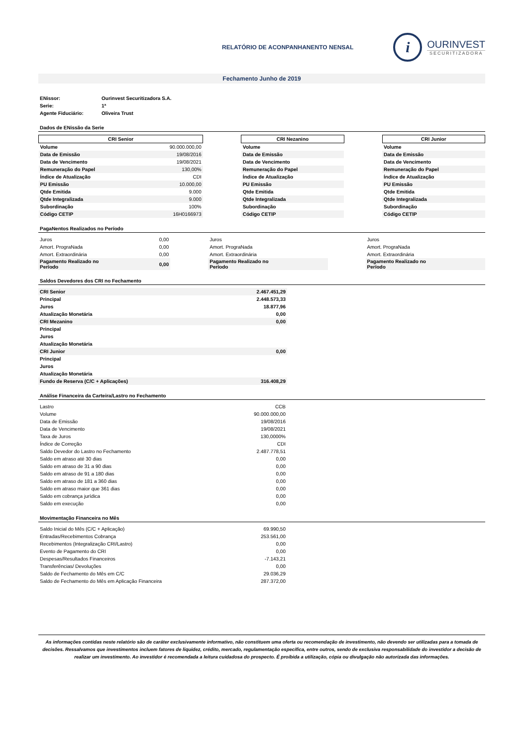RELATÓRIO DE ACONPANHANENTO NENSAL
i
OURINVEST
SECURITIZADORA
Fechamento Junho de 2019
| ENissor: | Ourinvest Securitizadora S.A. |
| Serie: | 1ª |
| Agente Fiduciário: | Oliveira Trust |
Dados de ENissão da Serie
| CRI Senior | | | CRI Nezanino | | CRI Junior |
| Volume | 90.000.000,00 | | Volume | | Volume |
| Data de Emissão | 19/08/2016 | | Data de Emissão | | Data de Emissão |
| Data de Vencimento | 19/08/2021 | | Data de Vencimento | | Data de Vencimento |
| Remuneração do Papel | 130,00% | | Remuneração do Papel | | Remuneração do Papel |
| Índice de Atualização | CDI | | Índice de Atualização | | Índice de Atualização |
| PU Emissão | 10.000,00 | | PU Emissão | | PU Emissão |
| Qtde Emitida | 9.000 | | Qtde Emitida | | Qtde Emitida |
| Qtde Integralizada | 9.000 | | Qtde Integralizada | | Qtde Integralizada |
| Subordinação | 100% | | Subordinação | | Subordinação |
| Código CETIP | 16H0166973 | | Código CETIP | | Código CETIP |
PagaNentos Realizados no Período
| Juros | 0,00 | | Juros | | Juros |
| Amort. PrograNada | 0,00 | | Amort. PrograNada | | Amort. PrograNada |
| Amort. Extraordinária | 0,00 | | Amort. Extraordinária | | Amort. Extraordinária |
| Pagamento Realizado no Período | 0,00 | | Pagamento Realizado no Período | | Pagamento Realizado no Período |
Saldos Devedores dos CRI no Fechamento
| CRI Senior | 2.467.451,29 |
| Principal | 2.448.573,33 |
| Juros | 18.877,96 |
| Atualização Monetária | 0,00 |
| CRI Mezanino | 0,00 |
| Principal | |
| Juros | |
| Atualização Monetária | |
| CRI Junior | 0,00 |
| Principal | |
| Juros | |
| Atualização Monetária | |
| Fundo de Reserva (C/C + Aplicações) | 316.408,29 |
Análise Financeira da Carteira/Lastro no Fechamento
| Lastro | CCB |
| Volume | 90.000.000,00 |
| Data de Emissão | 19/08/2016 |
| Data de Vencimento | 19/08/2021 |
| Taxa de Juros | 130,0000% |
| Índice de Correção | CDI |
| Saldo Devedor do Lastro no Fechamento | 2.487.778,51 |
| Saldo em atraso até 30 dias | 0,00 |
| Saldo em atraso de 31 a 90 dias | 0,00 |
| Saldo em atraso de 91 a 180 dias | 0,00 |
| Saldo em atraso de 181 a 360 dias | 0,00 |
| Saldo em atraso maior que 361 dias | 0,00 |
| Saldo em cobrança jurídica | 0,00 |
| Saldo em execução | 0,00 |
Movimentação Financeira no Mês
| Saldo Inicial do Mês (C/C + Aplicação) | 69.990,50 |
| Entradas/Recebimentos Cobrança | 253.561,00 |
| Recebimentos (Integralização CRI/Lastro) | 0,00 |
| Evento de Pagamento do CRI | 0,00 |
| Despesas/Resultados Financeiros | -7.143,21 |
| Transferências/ Devoluções | 0,00 |
| Saldo de Fechamento do Mês em C/C | 29.036,29 |
| Saldo de Fechamento do Mês em Aplicação Financeira | 287.372,00 |
As informações contidas neste relatório são de caráter exclusivamente informativo, não constituem uma oferta ou recomendação de investimento, não devendo ser utilizadas para a tomada de decisões. Ressalvamos que investimentos incluem fatores de liquidez, crédito, mercado, regulamentação específica, entre outros, sendo de exclusiva responsabilidade do investidor a decisão de realizar um investimento. Ao investidor é recomendada a leitura cuidadosa do prospecto. É proibida a utilização, cópia ou divulgação não autorizada das informações.